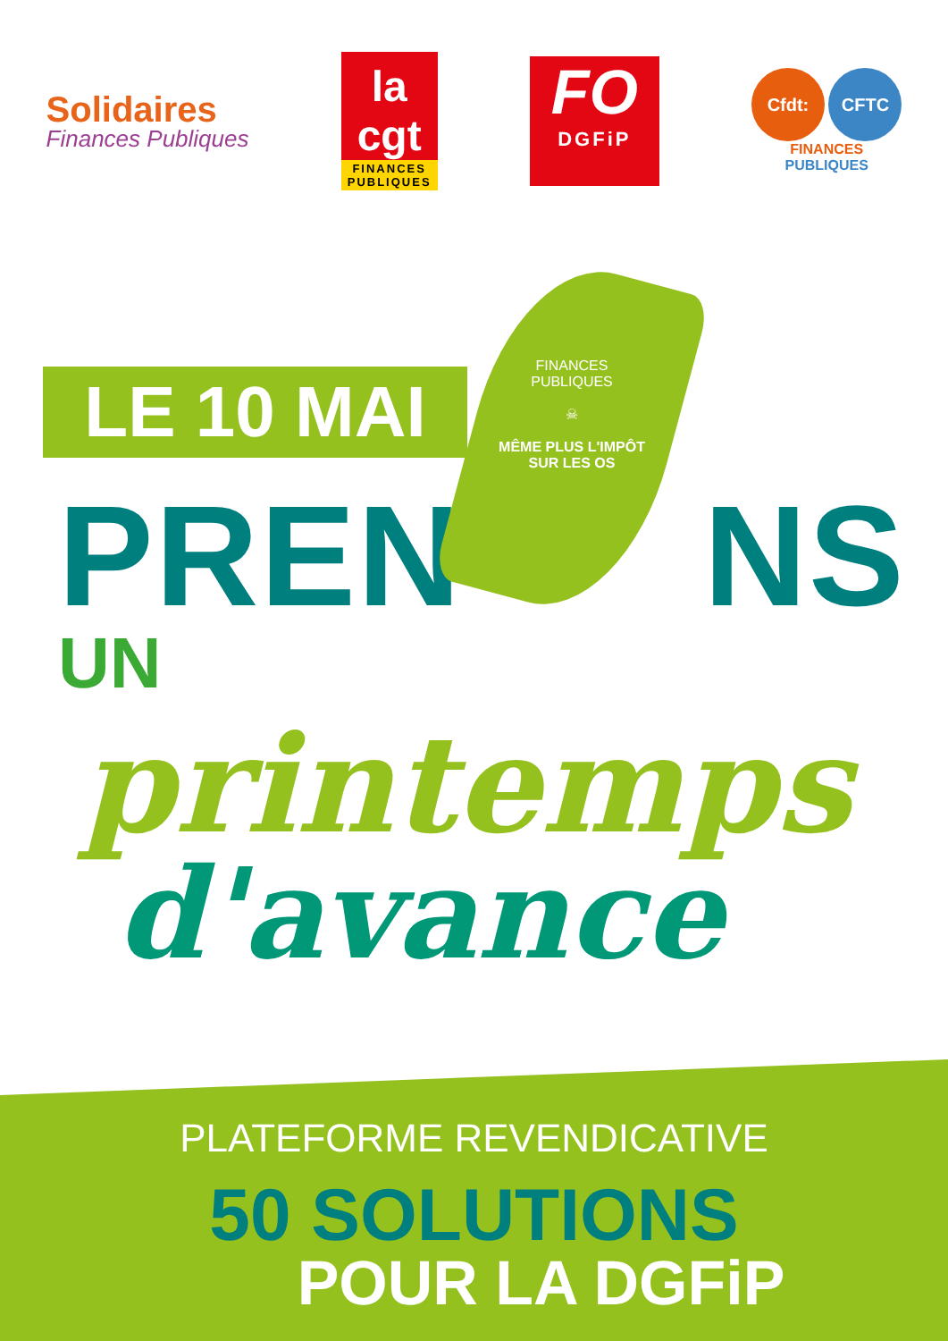Solidaires
Finances Publiques
la cgt
FINANCES PUBLIQUES
FO
DGFiP
Cfdt: CFTC
FINANCES
PUBLIQUES
FINANCES PUBLIQUES
☠
MÊME PLUS L'IMPÔT
SUR LES OS
LE 10 MAI
PREN NS
UN
printemps
d'avance
PLATEFORME REVENDICATIVE
50 SOLUTIONS
POUR LA DGFiP